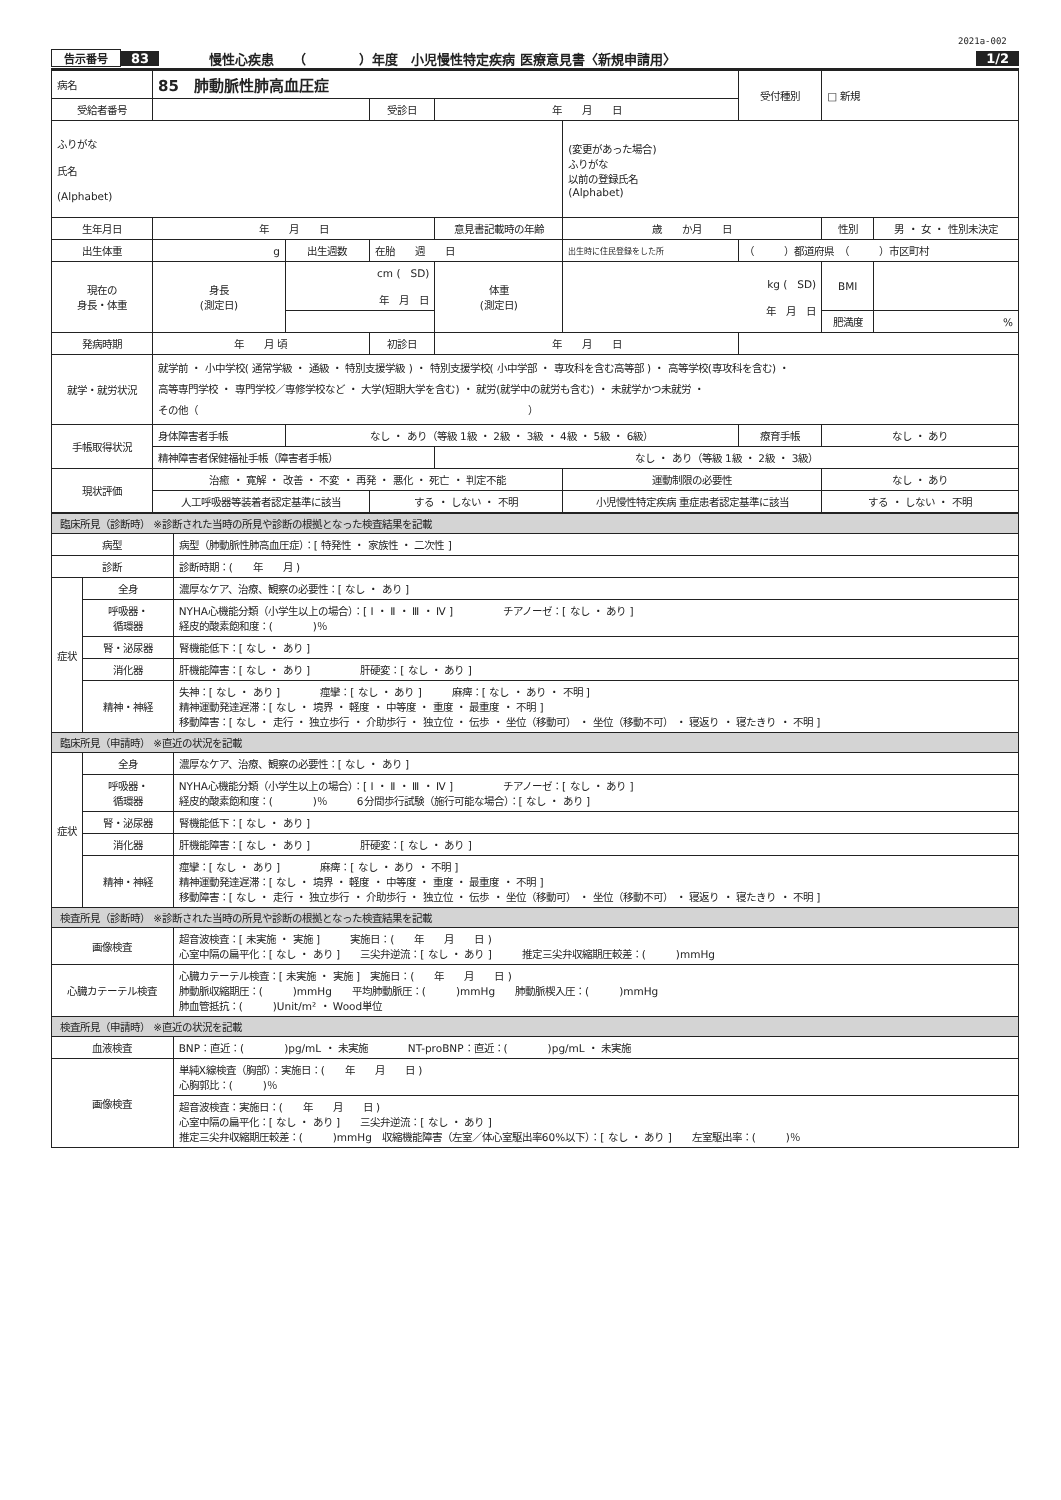2021a-002
告示番号 83 慢性心疾患　　（　　　　）年度　小児慢性特定疾病 医療意見書〈新規申請用〉 1/2
| 病名 | 85 肺動脈性肺高血圧症 | | | | | | 受付種別 | □ 新規 | |
| 受給者番号 | | | 受診日 | 年 月 日 | | | | | |
| ふりがな 氏名 (Alphabet) | | | | | | (変更があった場合) ふりがな 以前の登録氏名 (Alphabet) | | | |
| 生年月日 | 年 月 日 | | | 意見書記載時の年齢 | | 歳 か月 日 | | 性別 | 男 ・ 女 ・ 性別未決定 |
| 出生体重 | g | 出生週数 | 在胎 週 日 | | | 出生時に住民登録をした所 | （ ）都道府県 （ ）市区町村 | | |
| 現在の 身長・体重 | 身長 (測定日) | cm ( SD) 年 月 日 | | 体重 (測定日) | kg ( SD) 年 月 日 | | | BMI | |
| | | | | | | | | 肥満度 | % |
| 発病時期 | 年 月 頃 | | 初診日 | 年 月 日 | | | | | |
| 就学・就労状況 | 就学前 ・ 小中学校( 通常学級 ・ 通級 ・ 特別支援学級 ) ・ 特別支援学校( 小中学部 ・ 専攻科を含む高等部 ) ・ 高等学校(専攻科を含む) ・ 高等専門学校 ・ 専門学校／専修学校など ・ 大学(短期大学を含む) ・ 就労(就学中の就労も含む) ・ 未就学かつ未就労 ・ その他（ ） | | | | | | | | |
| 手帳取得状況 | 身体障害者手帳 | なし ・ あり（等級 1級 ・ 2級 ・ 3級 ・ 4級 ・ 5級 ・ 6級） | | | | | 療育手帳 | なし ・ あり | |
| | 精神障害者保健福祉手帳（障害者手帳） | | | なし ・ あり（等級 1級 ・ 2級 ・ 3級） | | | | | |
| 現状評価 | 治癒 ・ 寛解 ・ 改善 ・ 不変 ・ 再発 ・ 悪化 ・ 死亡 ・ 判定不能 | | | | | 運動制限の必要性 | | なし ・ あり | |
| | 人工呼吸器等装着者認定基準に該当 | | する ・ しない ・ 不明 | | 小児慢性特定疾病 重症患者認定基準に該当 | | | する ・ しない ・ 不明 | |
| 臨床所見（診断時） ※診断された当時の所見や診断の根拠となった検査結果を記載 | | |
| 病型 | | 病型（肺動脈性肺高血圧症）：[ 特発性 ・ 家族性 ・ 二次性 ] |
| 診断 | | 診断時期：( 年 月 ) |
| 症状 | 全身 | 濃厚なケア、治療、観察の必要性：[ なし ・ あり ] |
| | 呼吸器・ 循環器 | NYHA心機能分類（小学生以上の場合）：[ Ⅰ ・ Ⅱ ・ Ⅲ ・ Ⅳ ] チアノーゼ：[ なし ・ あり ] 経皮的酸素飽和度：( )％ |
| | 腎・泌尿器 | 腎機能低下：[ なし ・ あり ] |
| | 消化器 | 肝機能障害：[ なし ・ あり ] 肝硬変：[ なし ・ あり ] |
| | 精神・神経 | 失神：[ なし ・ あり ] 痙攣：[ なし ・ あり ] 麻痺：[ なし ・ あり ・ 不明 ] 精神運動発達遅滞：[ なし ・ 境界 ・ 軽度 ・ 中等度 ・ 重度 ・ 最重度 ・ 不明 ] 移動障害：[ なし ・ 走行 ・ 独立歩行 ・ 介助歩行 ・ 独立位 ・ 伝歩 ・ 坐位（移動可） ・ 坐位（移動不可） ・ 寝返り ・ 寝たきり ・ 不明 ] |
| 臨床所見（申請時） ※直近の状況を記載 | | |
| 症状 | 全身 | 濃厚なケア、治療、観察の必要性：[ なし ・ あり ] |
| | 呼吸器・ 循環器 | NYHA心機能分類（小学生以上の場合）：[ Ⅰ ・ Ⅱ ・ Ⅲ ・ Ⅳ ] チアノーゼ：[ なし ・ あり ] 経皮的酸素飽和度：( )％ 6分間歩行試験（施行可能な場合）：[ なし ・ あり ] |
| | 腎・泌尿器 | 腎機能低下：[ なし ・ あり ] |
| | 消化器 | 肝機能障害：[ なし ・ あり ] 肝硬変：[ なし ・ あり ] |
| | 精神・神経 | 痙攣：[ なし ・ あり ] 麻痺：[ なし ・ あり ・ 不明 ] 精神運動発達遅滞：[ なし ・ 境界 ・ 軽度 ・ 中等度 ・ 重度 ・ 最重度 ・ 不明 ] 移動障害：[ なし ・ 走行 ・ 独立歩行 ・ 介助歩行 ・ 独立位 ・ 伝歩 ・ 坐位（移動可） ・ 坐位（移動不可） ・ 寝返り ・ 寝たきり ・ 不明 ] |
| 検査所見（診断時） ※診断された当時の所見や診断の根拠となった検査結果を記載 | | |
| 画像検査 | | 超音波検査：[ 未実施 ・ 実施 ] 実施日：( 年 月 日 ) 心室中隔の扁平化：[ なし ・ あり ] 三尖弁逆流：[ なし ・ あり ] 推定三尖弁収縮期圧較差：( )mmHg |
| 心臓カテーテル検査 | | 心臓カテーテル検査：[ 未実施 ・ 実施 ] 実施日：( 年 月 日 ) 肺動脈収縮期圧：( )mmHg 平均肺動脈圧：( )mmHg 肺動脈楔入圧：( )mmHg 肺血管抵抗：( )Unit/m² ・ Wood単位 |
| 検査所見（申請時） ※直近の状況を記載 | | |
| 血液検査 | | BNP：直近：( )pg/mL ・ 未実施 NT-proBNP：直近：( )pg/mL ・ 未実施 |
| 画像検査 | | 単純X線検査（胸部）：実施日：( 年 月 日 ) 心胸郭比：( )％ |
| | | 超音波検査：実施日：( 年 月 日 ) 心室中隔の扁平化：[ なし ・ あり ] 三尖弁逆流：[ なし ・ あり ] 推定三尖弁収縮期圧較差：( )mmHg 収縮機能障害（左室／体心室駆出率60%以下）：[ なし ・ あり ] 左室駆出率：( )％ |